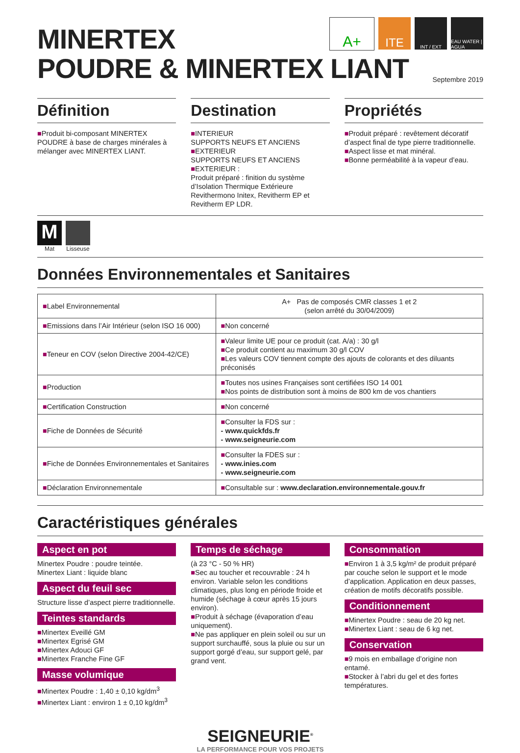A+
ITE
INT / EXT EAU WATER | AGUA
MINERTEX
POUDRE & MINERTEX LIANT
Septembre 2019
Définition
■Produit bi-composant MINERTEX POUDRE à base de charges minérales à mélanger avec MINERTEX LIANT.
Destination
■INTERIEUR
SUPPORTS NEUFS ET ANCIENS
■EXTERIEUR
SUPPORTS NEUFS ET ANCIENS
■EXTERIEUR :
Produit préparé : finition du système d’Isolation Thermique Extérieure Revithermono Initex, Revitherm EP et Revitherm EP LDR.
Propriétés
■Produit préparé : revêtement décoratif d’aspect final de type pierre traditionnelle.
■Aspect lisse et mat minéral.
■Bonne perméabilité à la vapeur d’eau.
M
Mat
Lisseuse
Données Environnementales et Sanitaires
| ■ Label Environnemental | A+ Pas de composés CMR classes 1 et 2 (selon arrêté du 30/04/2009) |
| ■ Emissions dans l’Air Intérieur (selon ISO 16 000) | ■ Non concerné |
| ■ Teneur en COV (selon Directive 2004-42/CE) | ■ Valeur limite UE pour ce produit (cat. A/a) : 30 g/l ■ Ce produit contient au maximum 30 g/l COV ■ Les valeurs COV tiennent compte des ajouts de colorants et des diluants préconisés |
| ■ Production | ■ Toutes nos usines Françaises sont certifiées ISO 14 001 ■ Nos points de distribution sont à moins de 800 km de vos chantiers |
| ■ Certification Construction | ■ Non concerné |
| ■ Fiche de Données de Sécurité | ■ Consulter la FDS sur : - www.quickfds.fr - www.seigneurie.com |
| ■ Fiche de Données Environnementales et Sanitaires | ■ Consulter la FDES sur : - www.inies.com - www.seigneurie.com |
| ■ Déclaration Environnementale | ■ Consultable sur : www.declaration.environnementale.gouv.fr |
Caractéristiques générales
Aspect en pot
Minertex Poudre : poudre teintée.
Minertex Liant : liquide blanc
Aspect du feuil sec
Structure lisse d’aspect pierre traditionnelle.
Teintes standards
■Minertex Eveillé GM
■Minertex Egrisé GM
■Minertex Adouci GF
■Minertex Franche Fine GF
Masse volumique
■Minertex Poudre : 1,40 ± 0,10 kg/dm<sup>3</sup>
■Minertex Liant : environ 1 ± 0,10 kg/dm<sup>3</sup>
Temps de séchage
(à 23 °C - 50 % HR)
■Sec au toucher et recouvrable : 24 h environ. Variable selon les conditions climatiques, plus long en période froide et humide (séchage à cœur après 15 jours environ).
■Produit à séchage (évaporation d’eau uniquement).
■Ne pas appliquer en plein soleil ou sur un support surchauffé, sous la pluie ou sur un support gorgé d’eau, sur support gelé, par grand vent.
Consommation
■Environ 1 à 3,5 kg/m² de produit préparé par couche selon le support et le mode d’application. Application en deux passes, création de motifs décoratifs possible.
Conditionnement
■Minertex Poudre : seau de 20 kg net.
■Minertex Liant : seau de 6 kg net.
Conservation
■9 mois en emballage d’origine non entamé.
■Stocker à l’abri du gel et des fortes températures.
SEIGNEURIE<sup>®</sup>
LA PERFORMANCE POUR VOS PROJETS